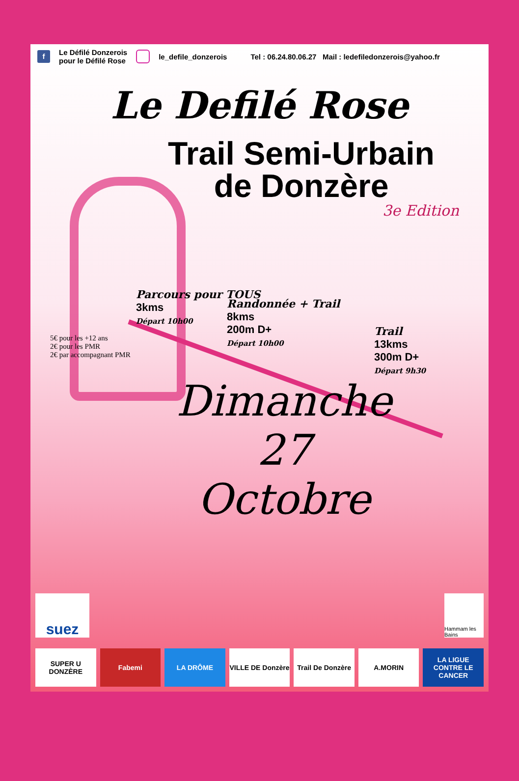f Le Défilé Donzerois
pour le Défilé Rose le_defile_donzerois Tel : 06.24.80.06.27 Mail : ledefiledonzerois@yahoo.fr
Le Defilé Rose
Trail Semi-Urbain
de Donzère
3e Edition
Parcours pour TOUS
3kms
Départ 10h00
Randonnée + Trail
8kms
200m D+
Départ 10h00
5€ pour les +12 ans
2€ pour les PMR
2€ par accompagnant PMR
Trail
13kms
300m D+
Départ 9h30
Dimanche
27
Octobre
SUPER U DONZÈRE Fabemi LA DRÔME VILLE DE Donzère Trail De Donzère A.MORIN LA LIGUE CONTRE LE CANCER
suez
Hammam les Bains